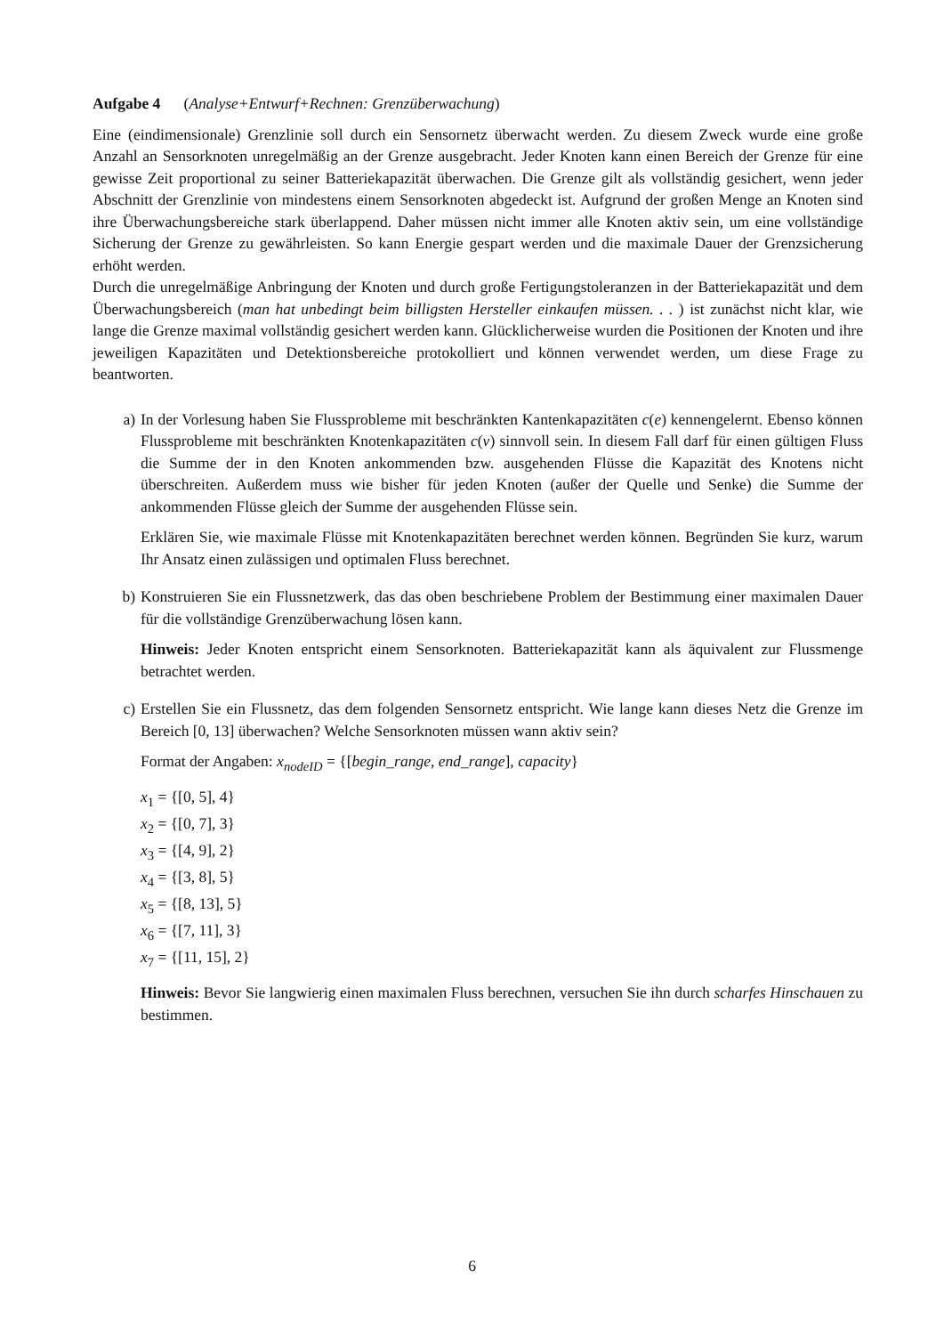Aufgabe 4 (Analyse+Entwurf+Rechnen: Grenzüberwachung)
Eine (eindimensionale) Grenzlinie soll durch ein Sensornetz überwacht werden. Zu diesem Zweck wurde eine große Anzahl an Sensorknoten unregelmäßig an der Grenze ausgebracht. Jeder Knoten kann einen Bereich der Grenze für eine gewisse Zeit proportional zu seiner Batteriekapazität überwachen. Die Grenze gilt als vollständig gesichert, wenn jeder Abschnitt der Grenzlinie von mindestens einem Sensorknoten abgedeckt ist. Aufgrund der großen Menge an Knoten sind ihre Überwachungsbereiche stark überlappend. Daher müssen nicht immer alle Knoten aktiv sein, um eine vollständige Sicherung der Grenze zu gewährleisten. So kann Energie gespart werden und die maximale Dauer der Grenzsicherung erhöht werden.
Durch die unregelmäßige Anbringung der Knoten und durch große Fertigungstoleranzen in der Batteriekapazität und dem Überwachungsbereich (man hat unbedingt beim billigsten Hersteller einkaufen müssen. . . ) ist zunächst nicht klar, wie lange die Grenze maximal vollständig gesichert werden kann. Glücklicherweise wurden die Positionen der Knoten und ihre jeweiligen Kapazitäten und Detektionsbereiche protokolliert und können verwendet werden, um diese Frage zu beantworten.
a) In der Vorlesung haben Sie Flussprobleme mit beschränkten Kantenkapazitäten c(e) kennengelernt. Ebenso können Flussprobleme mit beschränkten Knotenkapazitäten c(v) sinnvoll sein. In diesem Fall darf für einen gültigen Fluss die Summe der in den Knoten ankommenden bzw. ausgehenden Flüsse die Kapazität des Knotens nicht überschreiten. Außerdem muss wie bisher für jeden Knoten (außer der Quelle und Senke) die Summe der ankommenden Flüsse gleich der Summe der ausgehenden Flüsse sein.
Erklären Sie, wie maximale Flüsse mit Knotenkapazitäten berechnet werden können. Begründen Sie kurz, warum Ihr Ansatz einen zulässigen und optimalen Fluss berechnet.
b) Konstruieren Sie ein Flussnetzwerk, das das oben beschriebene Problem der Bestimmung einer maximalen Dauer für die vollständige Grenzüberwachung lösen kann.
Hinweis: Jeder Knoten entspricht einem Sensorknoten. Batteriekapazität kann als äquivalent zur Flussmenge betrachtet werden.
c) Erstellen Sie ein Flussnetz, das dem folgenden Sensornetz entspricht. Wie lange kann dieses Netz die Grenze im Bereich [0, 13] überwachen? Welche Sensorknoten müssen wann aktiv sein?
Format der Angaben: x<sub>nodeID</sub> = {[begin_range, end_range], capacity}
x<sub>1</sub> = {[0, 5], 4}
x<sub>2</sub> = {[0, 7], 3}
x<sub>3</sub> = {[4, 9], 2}
x<sub>4</sub> = {[3, 8], 5}
x<sub>5</sub> = {[8, 13], 5}
x<sub>6</sub> = {[7, 11], 3}
x<sub>7</sub> = {[11, 15], 2}
Hinweis: Bevor Sie langwierig einen maximalen Fluss berechnen, versuchen Sie ihn durch scharfes Hinschauen zu bestimmen.
6